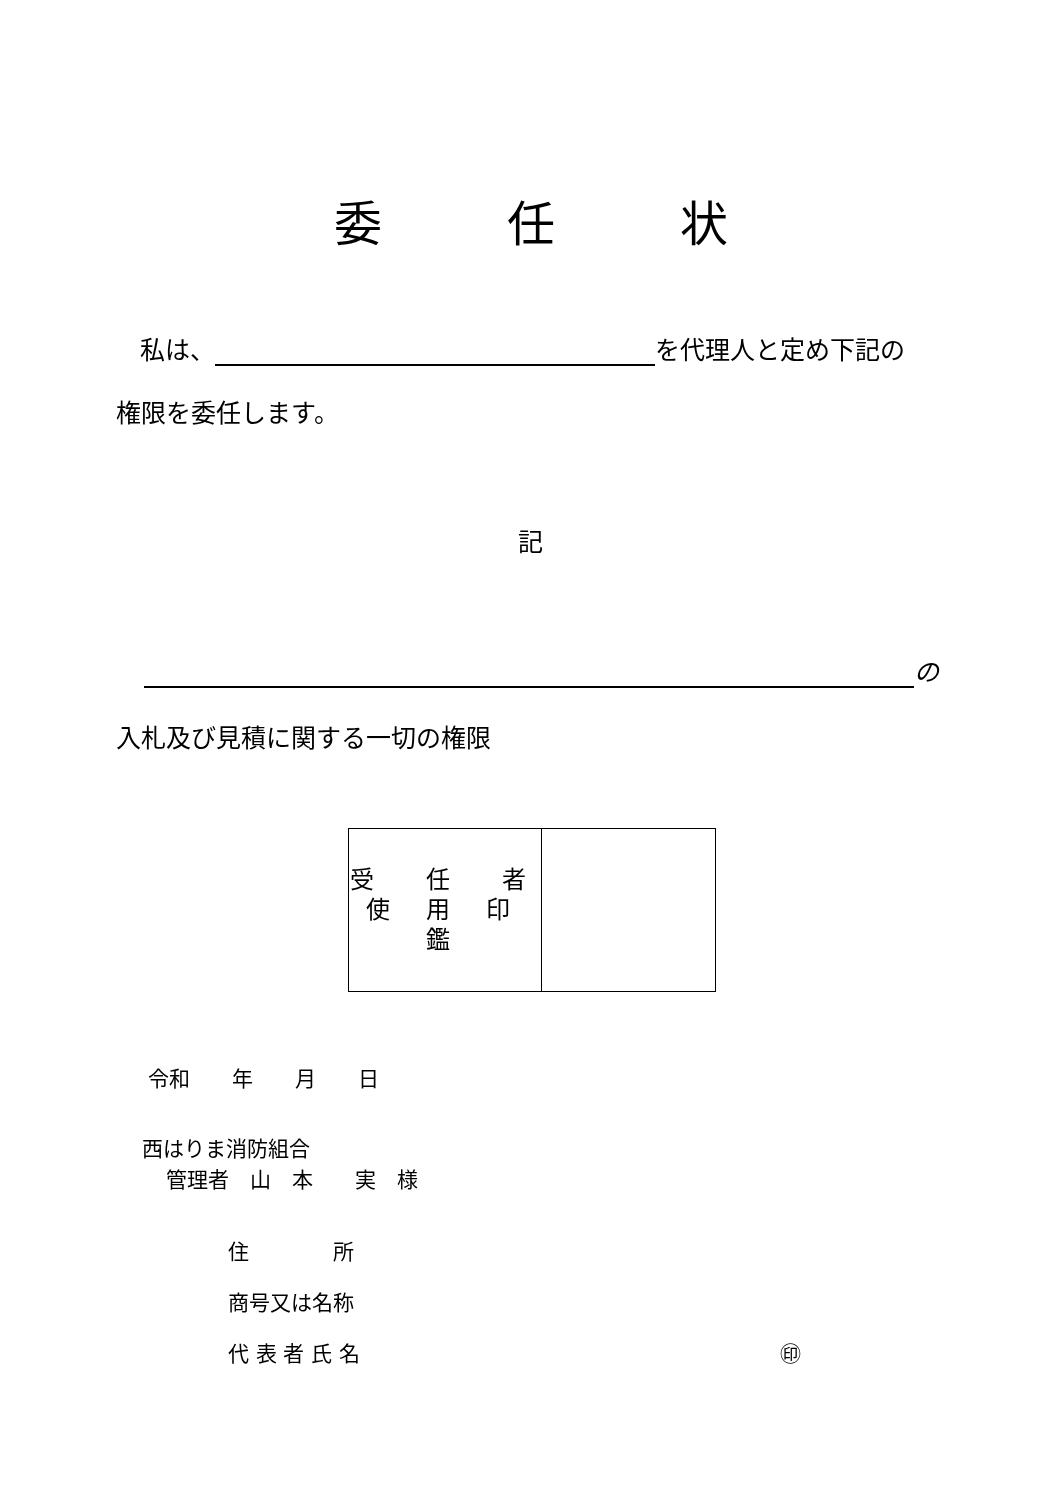委任状
私は、 を代理人と定め下記の
権限を委任します。
記
の
入札及び見積に関する一切の権限
| 受 任 者 使 用 印 鑑 | |
令和　　年　　月　　日
西はりま消防組合
管理者　山　本　　実　様
住　　　　所
商号又は名称
代 表 者 氏 名 ㊞